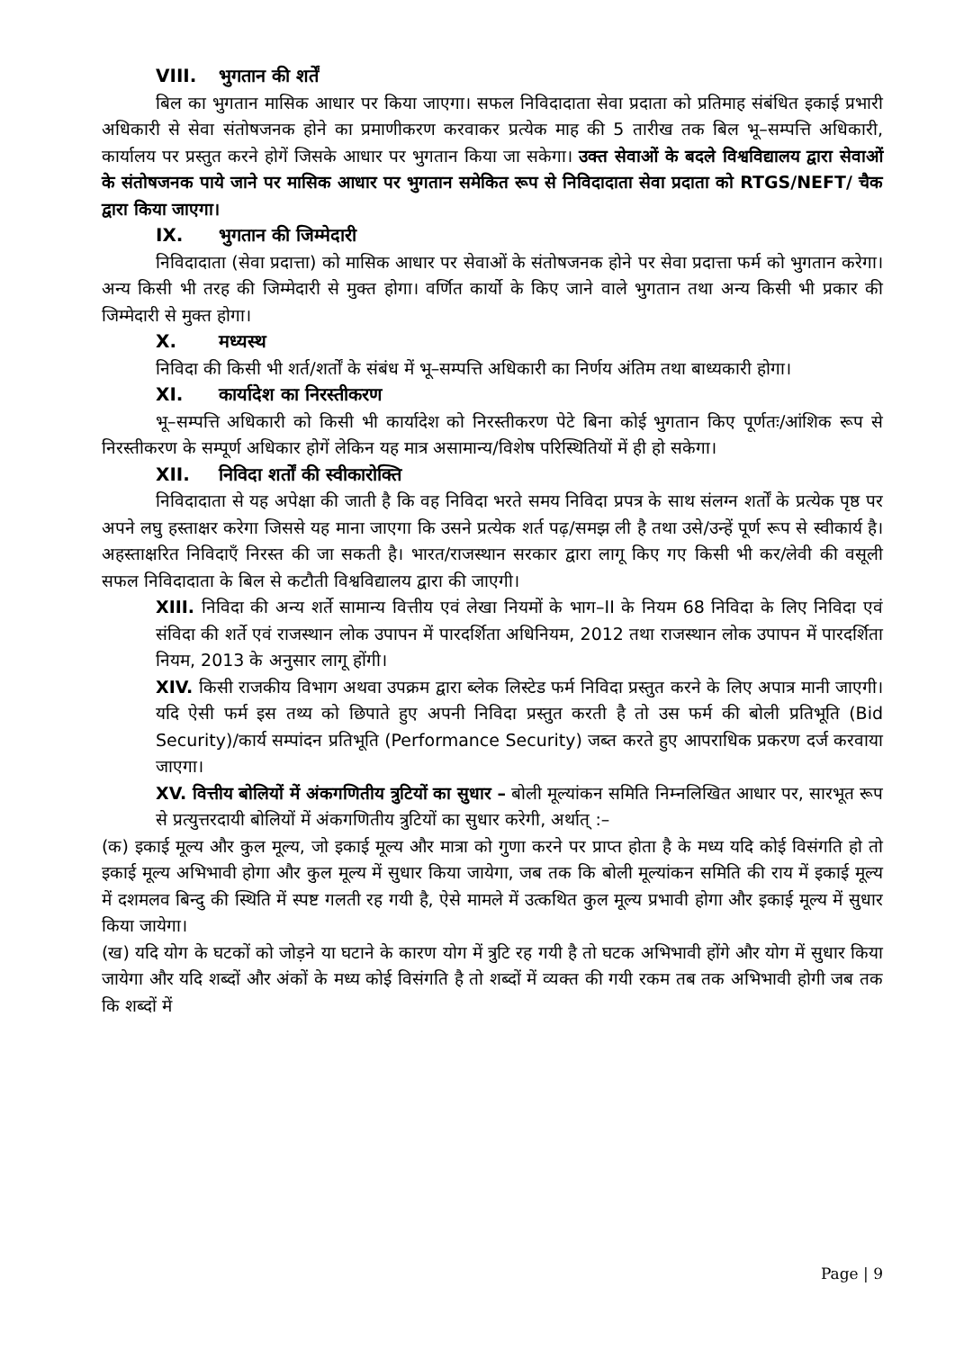VIII. भुगतान की शर्तें
बिल का भुगतान मासिक आधार पर किया जाएगा। सफल निविदादाता सेवा प्रदाता को प्रतिमाह संबंधित इकाई प्रभारी अधिकारी से सेवा संतोषजनक होने का प्रमाणीकरण करवाकर प्रत्येक माह की 5 तारीख तक बिल भू–सम्पत्ति अधिकारी, कार्यालय पर प्रस्तुत करने होगें जिसके आधार पर भुगतान किया जा सकेगा। उक्त सेवाओं के बदले विश्वविद्यालय द्वारा सेवाओं के संतोषजनक पाये जाने पर मासिक आधार पर भुगतान समेकित रूप से निविदादाता सेवा प्रदाता को RTGS/NEFT/ चैक द्वारा किया जाएगा।
IX. भुगतान की जिम्मेदारी
निविदादाता (सेवा प्रदात्ता) को मासिक आधार पर सेवाओं के संतोषजनक होने पर सेवा प्रदात्ता फर्म को भुगतान करेगा। अन्य किसी भी तरह की जिम्मेदारी से मुक्त होगा। वर्णित कार्यो के किए जाने वाले भुगतान तथा अन्य किसी भी प्रकार की जिम्मेदारी से मुक्त होगा।
X. मध्यस्थ
निविदा की किसी भी शर्त/शर्तों के संबंध में भू–सम्पत्ति अधिकारी का निर्णय अंतिम तथा बाध्यकारी होगा।
XI. कार्यादेश का निरस्तीकरण
भू–सम्पत्ति अधिकारी को किसी भी कार्यादेश को निरस्तीकरण पेटे बिना कोई भुगतान किए पूर्णतः/आंशिक रूप से निरस्तीकरण के सम्पूर्ण अधिकार होगें लेकिन यह मात्र असामान्य/विशेष परिस्थितियों में ही हो सकेगा।
XII. निविदा शर्तों की स्वीकारोक्ति
निविदादाता से यह अपेक्षा की जाती है कि वह निविदा भरते समय निविदा प्रपत्र के साथ संलग्न शर्तों के प्रत्येक पृष्ठ पर अपने लघु हस्ताक्षर करेगा जिससे यह माना जाएगा कि उसने प्रत्येक शर्त पढ़/समझ ली है तथा उसे/उन्हें पूर्ण रूप से स्वीकार्य है। अहस्ताक्षरित निविदाएँ निरस्त की जा सकती है। भारत/राजस्थान सरकार द्वारा लागू किए गए किसी भी कर/लेवी की वसूली सफल निविदादाता के बिल से कटौती विश्वविद्यालय द्वारा की जाएगी।
XIII. निविदा की अन्य शर्ते सामान्य वित्तीय एवं लेखा नियमों के भाग–II के नियम 68 निविदा के लिए निविदा एवं संविदा की शर्ते एवं राजस्थान लोक उपापन में पारदर्शिता अधिनियम, 2012 तथा राजस्थान लोक उपापन में पारदर्शिता नियम, 2013 के अनुसार लागू होंगी।
XIV. किसी राजकीय विभाग अथवा उपक्रम द्वारा ब्लेक लिस्टेड फर्म निविदा प्रस्तुत करने के लिए अपात्र मानी जाएगी। यदि ऐसी फर्म इस तथ्य को छिपाते हुए अपनी निविदा प्रस्तुत करती है तो उस फर्म की बोली प्रतिभूति (Bid Security)/कार्य सम्पांदन प्रतिभूति (Performance Security) जब्त करते हुए आपराधिक प्रकरण दर्ज करवाया जाएगा।
XV. वित्तीय बोलियों में अंकगणितीय त्रुटियों का सुधार – बोली मूल्यांकन समिति निम्नलिखित आधार पर, सारभूत रूप से प्रत्युत्तरदायी बोलियों में अंकगणितीय त्रुटियों का सुधार करेगी, अर्थात् :–
(क) इकाई मूल्य और कुल मूल्य, जो इकाई मूल्य और मात्रा को गुणा करने पर प्राप्त होता है के मध्य यदि कोई विसंगति हो तो इकाई मूल्य अभिभावी होगा और कुल मूल्य में सुधार किया जायेगा, जब तक कि बोली मूल्यांकन समिति की राय में इकाई मूल्य में दशमलव बिन्दु की स्थिति में स्पष्ट गलती रह गयी है, ऐसे मामले में उत्कथित कुल मूल्य प्रभावी होगा और इकाई मूल्य में सुधार किया जायेगा।
(ख) यदि योग के घटकों को जोड़ने या घटाने के कारण योग में त्रुटि रह गयी है तो घटक अभिभावी होंगे और योग में सुधार किया जायेगा और यदि शब्दों और अंकों के मध्य कोई विसंगति है तो शब्दों में व्यक्त की गयी रकम तब तक अभिभावी होगी जब तक कि शब्दों में
Page | 9